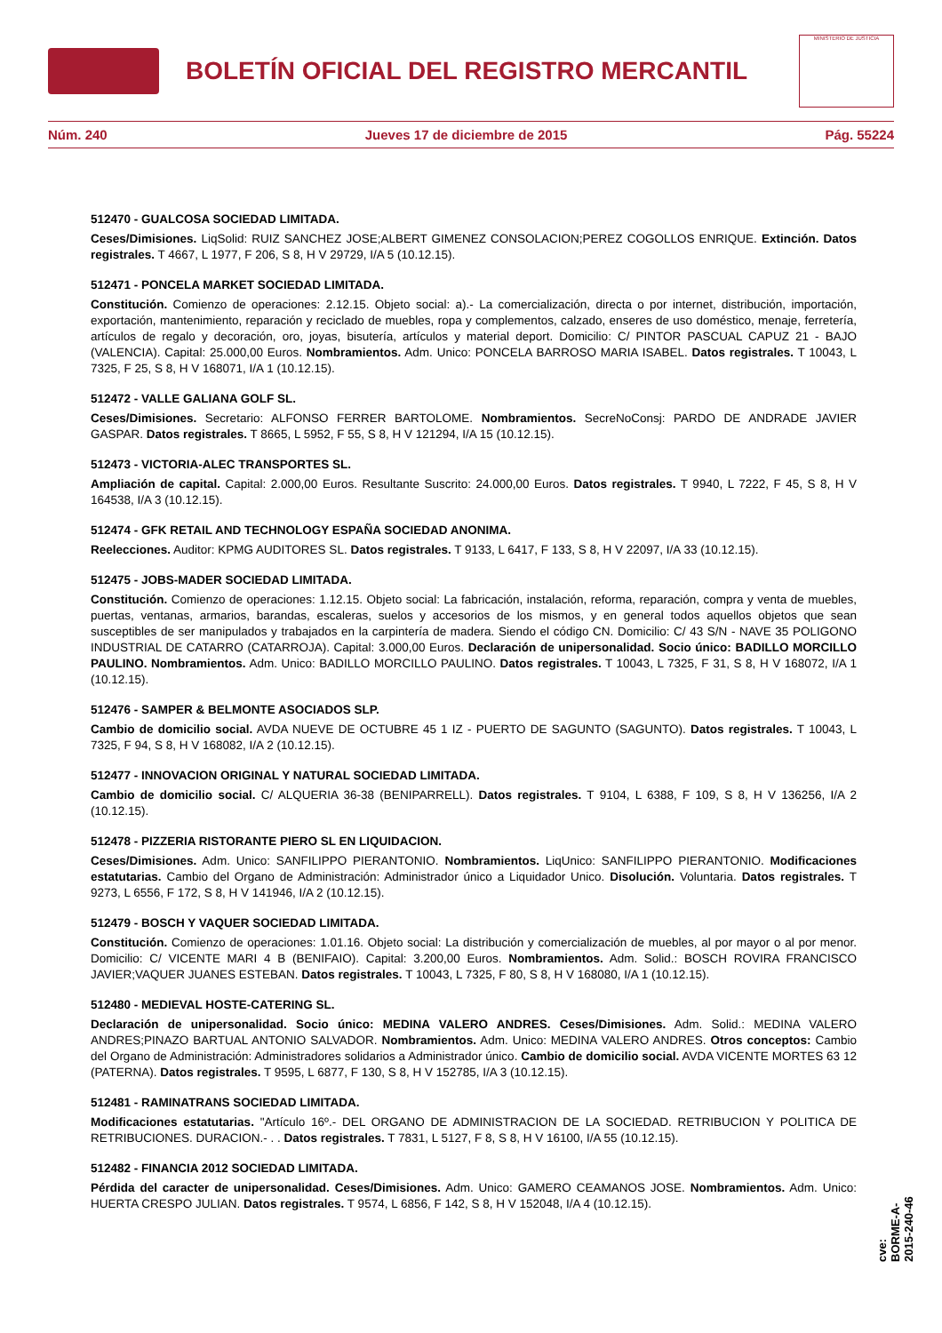BOLETÍN OFICIAL DEL REGISTRO MERCANTIL
MINISTERIO DE JUSTICIA
Núm. 240 Jueves 17 de diciembre de 2015 Pág. 55224
512470 - GUALCOSA SOCIEDAD LIMITADA.
Ceses/Dimisiones. LiqSolid: RUIZ SANCHEZ JOSE;ALBERT GIMENEZ CONSOLACION;PEREZ COGOLLOS ENRIQUE. Extinción. Datos registrales. T 4667, L 1977, F 206, S 8, H V 29729, I/A 5 (10.12.15).
512471 - PONCELA MARKET SOCIEDAD LIMITADA.
Constitución. Comienzo de operaciones: 2.12.15. Objeto social: a).- La comercialización, directa o por internet, distribución, importación, exportación, mantenimiento, reparación y reciclado de muebles, ropa y complementos, calzado, enseres de uso doméstico, menaje, ferretería, artículos de regalo y decoración, oro, joyas, bisutería, artículos y material deport. Domicilio: C/ PINTOR PASCUAL CAPUZ 21 - BAJO (VALENCIA). Capital: 25.000,00 Euros. Nombramientos. Adm. Unico: PONCELA BARROSO MARIA ISABEL. Datos registrales. T 10043, L 7325, F 25, S 8, H V 168071, I/A 1 (10.12.15).
512472 - VALLE GALIANA GOLF SL.
Ceses/Dimisiones. Secretario: ALFONSO FERRER BARTOLOME. Nombramientos. SecreNoConsj: PARDO DE ANDRADE JAVIER GASPAR. Datos registrales. T 8665, L 5952, F 55, S 8, H V 121294, I/A 15 (10.12.15).
512473 - VICTORIA-ALEC TRANSPORTES SL.
Ampliación de capital. Capital: 2.000,00 Euros. Resultante Suscrito: 24.000,00 Euros. Datos registrales. T 9940, L 7222, F 45, S 8, H V 164538, I/A 3 (10.12.15).
512474 - GFK RETAIL AND TECHNOLOGY ESPAÑA SOCIEDAD ANONIMA.
Reelecciones. Auditor: KPMG AUDITORES SL. Datos registrales. T 9133, L 6417, F 133, S 8, H V 22097, I/A 33 (10.12.15).
512475 - JOBS-MADER SOCIEDAD LIMITADA.
Constitución. Comienzo de operaciones: 1.12.15. Objeto social: La fabricación, instalación, reforma, reparación, compra y venta de muebles, puertas, ventanas, armarios, barandas, escaleras, suelos y accesorios de los mismos, y en general todos aquellos objetos que sean susceptibles de ser manipulados y trabajados en la carpintería de madera. Siendo el código CN. Domicilio: C/ 43 S/N - NAVE 35 POLIGONO INDUSTRIAL DE CATARRO (CATARROJA). Capital: 3.000,00 Euros. Declaración de unipersonalidad. Socio único: BADILLO MORCILLO PAULINO. Nombramientos. Adm. Unico: BADILLO MORCILLO PAULINO. Datos registrales. T 10043, L 7325, F 31, S 8, H V 168072, I/A 1 (10.12.15).
512476 - SAMPER & BELMONTE ASOCIADOS SLP.
Cambio de domicilio social. AVDA NUEVE DE OCTUBRE 45 1 IZ - PUERTO DE SAGUNTO (SAGUNTO). Datos registrales. T 10043, L 7325, F 94, S 8, H V 168082, I/A 2 (10.12.15).
512477 - INNOVACION ORIGINAL Y NATURAL SOCIEDAD LIMITADA.
Cambio de domicilio social. C/ ALQUERIA 36-38 (BENIPARRELL). Datos registrales. T 9104, L 6388, F 109, S 8, H V 136256, I/A 2 (10.12.15).
512478 - PIZZERIA RISTORANTE PIERO SL EN LIQUIDACION.
Ceses/Dimisiones. Adm. Unico: SANFILIPPO PIERANTONIO. Nombramientos. LiqUnico: SANFILIPPO PIERANTONIO. Modificaciones estatutarias. Cambio del Organo de Administración: Administrador único a Liquidador Unico. Disolución. Voluntaria. Datos registrales. T 9273, L 6556, F 172, S 8, H V 141946, I/A 2 (10.12.15).
512479 - BOSCH Y VAQUER SOCIEDAD LIMITADA.
Constitución. Comienzo de operaciones: 1.01.16. Objeto social: La distribución y comercialización de muebles, al por mayor o al por menor. Domicilio: C/ VICENTE MARI 4 B (BENIFAIO). Capital: 3.200,00 Euros. Nombramientos. Adm. Solid.: BOSCH ROVIRA FRANCISCO JAVIER;VAQUER JUANES ESTEBAN. Datos registrales. T 10043, L 7325, F 80, S 8, H V 168080, I/A 1 (10.12.15).
512480 - MEDIEVAL HOSTE-CATERING SL.
Declaración de unipersonalidad. Socio único: MEDINA VALERO ANDRES. Ceses/Dimisiones. Adm. Solid.: MEDINA VALERO ANDRES;PINAZO BARTUAL ANTONIO SALVADOR. Nombramientos. Adm. Unico: MEDINA VALERO ANDRES. Otros conceptos: Cambio del Organo de Administración: Administradores solidarios a Administrador único. Cambio de domicilio social. AVDA VICENTE MORTES 63 12 (PATERNA). Datos registrales. T 9595, L 6877, F 130, S 8, H V 152785, I/A 3 (10.12.15).
512481 - RAMINATRANS SOCIEDAD LIMITADA.
Modificaciones estatutarias. "Artículo 16º.- DEL ORGANO DE ADMINISTRACION DE LA SOCIEDAD. RETRIBUCION Y POLITICA DE RETRIBUCIONES. DURACION.- . . Datos registrales. T 7831, L 5127, F 8, S 8, H V 16100, I/A 55 (10.12.15).
512482 - FINANCIA 2012 SOCIEDAD LIMITADA.
Pérdida del caracter de unipersonalidad. Ceses/Dimisiones. Adm. Unico: GAMERO CEAMANOS JOSE. Nombramientos. Adm. Unico: HUERTA CRESPO JULIAN. Datos registrales. T 9574, L 6856, F 142, S 8, H V 152048, I/A 4 (10.12.15).
cve: BORME-A-2015-240-46